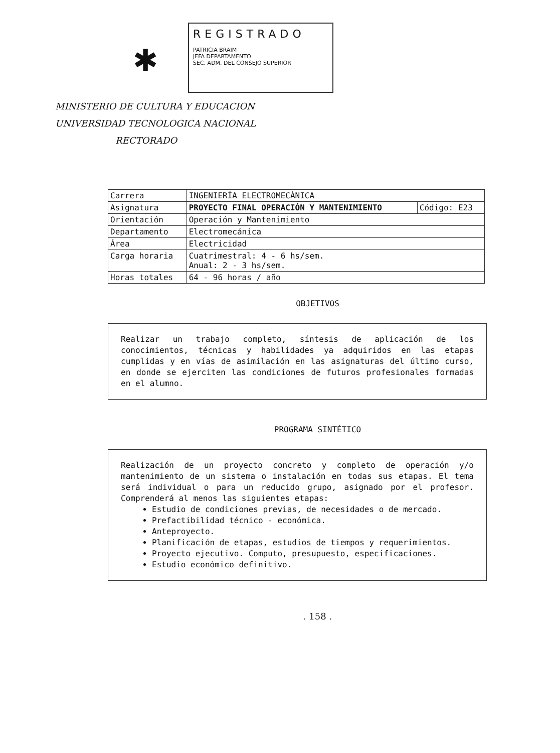✱
REGISTRADO
PATRICIA BRAIM
JEFA DEPARTAMENTO
SEC. ADM. DEL CONSEJO SUPERIOR
MINISTERIO DE CULTURA Y EDUCACION
UNIVERSIDAD TECNOLOGICA NACIONAL
RECTORADO
| Carrera | INGENIERÍA ELECTROMECÁNICA | |
| Asignatura | PROYECTO FINAL OPERACIÓN Y MANTENIMIENTO | Código: E23 |
| Orientación | Operación y Mantenimiento | |
| Departamento | Electromecánica | |
| Área | Electricidad | |
| Carga horaria | Cuatrimestral: 4 - 6 hs/sem. Anual: 2 - 3 hs/sem. | |
| Horas totales | 64 - 96 horas / año | |
OBJETIVOS
Realizar un trabajo completo, síntesis de aplicación de los conocimientos, técnicas y habilidades ya adquiridos en las etapas cumplidas y en vías de asimilación en las asignaturas del último curso, en donde se ejerciten las condiciones de futuros profesionales formadas en el alumno.
PROGRAMA SINTÉTICO
Realización de un proyecto concreto y completo de operación y/o mantenimiento de un sistema o instalación en todas sus etapas. El tema será individual o para un reducido grupo, asignado por el profesor. Comprenderá al menos las siguientes etapas:
Estudio de condiciones previas, de necesidades o de mercado.
Prefactibilidad técnico - económica.
Anteproyecto.
Planificación de etapas, estudios de tiempos y requerimientos.
Proyecto ejecutivo. Computo, presupuesto, especificaciones.
Estudio económico definitivo.
. 158 .